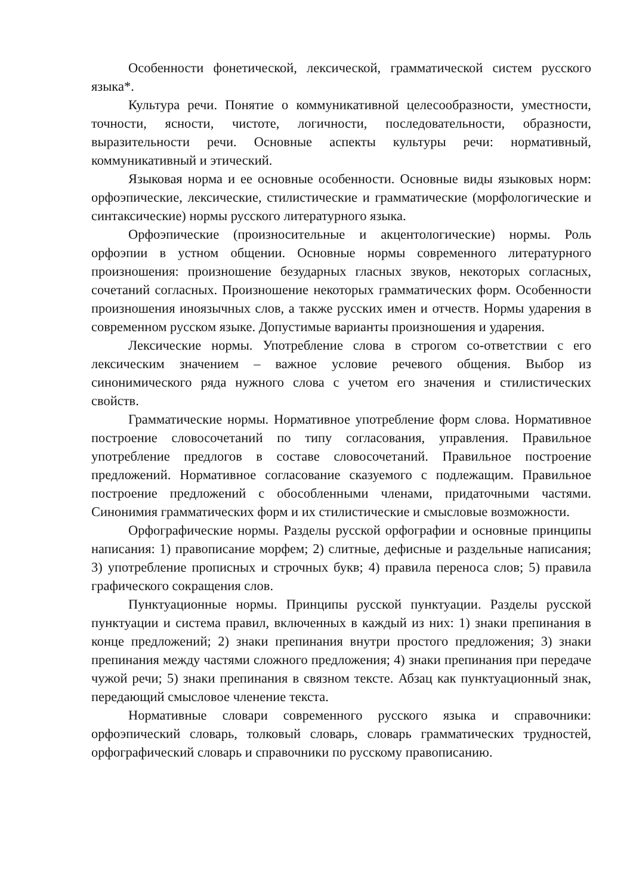Особенности фонетической, лексической, грамматической систем русского языка*.
Культура речи. Понятие о коммуникативной целесообразности, уместности, точности, ясности, чистоте, логичности, последовательности, образности, выразительности речи. Основные аспекты культуры речи: нормативный, коммуникативный и этический.
Языковая норма и ее основные особенности. Основные виды языковых норм: орфоэпические, лексические, стилистические и грамматические (морфологические и синтаксические) нормы русского литературного языка.
Орфоэпические (произносительные и акцентологические) нормы. Роль орфоэпии в устном общении. Основные нормы современного литературного произношения: произношение безударных гласных звуков, некоторых согласных, сочетаний согласных. Произношение некоторых грамматических форм. Особенности произношения иноязычных слов, а также русских имен и отчеств. Нормы ударения в современном русском языке. Допустимые варианты произношения и ударения.
Лексические нормы. Употребление слова в строгом со-ответствии с его лексическим значением – важное условие речевого общения. Выбор из синонимического ряда нужного слова с учетом его значения и стилистических свойств.
Грамматические нормы. Нормативное употребление форм слова. Нормативное построение словосочетаний по типу согласования, управления. Правильное употребление предлогов в составе словосочетаний. Правильное построение предложений. Нормативное согласование сказуемого с подлежащим. Правильное построение предложений с обособленными членами, придаточными частями. Синонимия грамматических форм и их стилистические и смысловые возможности.
Орфографические нормы. Разделы русской орфографии и основные принципы написания: 1) правописание морфем; 2) слитные, дефисные и раздельные написания; 3) употребление прописных и строчных букв; 4) правила переноса слов; 5) правила графического сокращения слов.
Пунктуационные нормы. Принципы русской пунктуации. Разделы русской пунктуации и система правил, включенных в каждый из них: 1) знаки препинания в конце предложений; 2) знаки препинания внутри простого предложения; 3) знаки препинания между частями сложного предложения; 4) знаки препинания при передаче чужой речи; 5) знаки препинания в связном тексте. Абзац как пунктуационный знак, передающий смысловое членение текста.
Нормативные словари современного русского языка и справочники: орфоэпический словарь, толковый словарь, словарь грамматических трудностей, орфографический словарь и справочники по русскому правописанию.